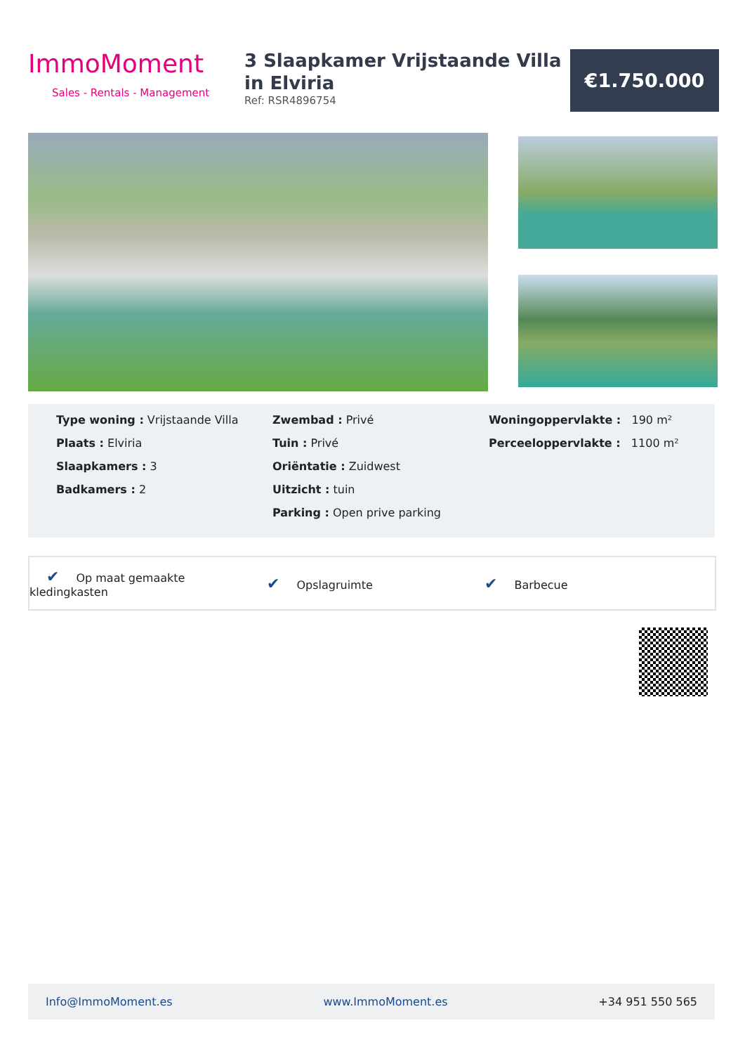ImmoMoment
Sales - Rentals - Management
3 Slaapkamer Vrijstaande Villa in Elviria
Ref: RSR4896754
€1.750.000
Type woning : Vrijstaande Villa
Plaats : Elviria
Slaapkamers : 3
Badkamers : 2
Zwembad : Privé
Tuin : Privé
Oriëntatie : Zuidwest
Uitzicht : tuin
Parking : Open prive parking
Woningoppervlakte : 190 m²
Perceeloppervlakte : 1100 m²
✔ Op maat gemaakte kledingkasten
✔ Opslagruimte
✔ Barbecue
Info@ImmoMoment.es www.ImmoMoment.es +34 951 550 565